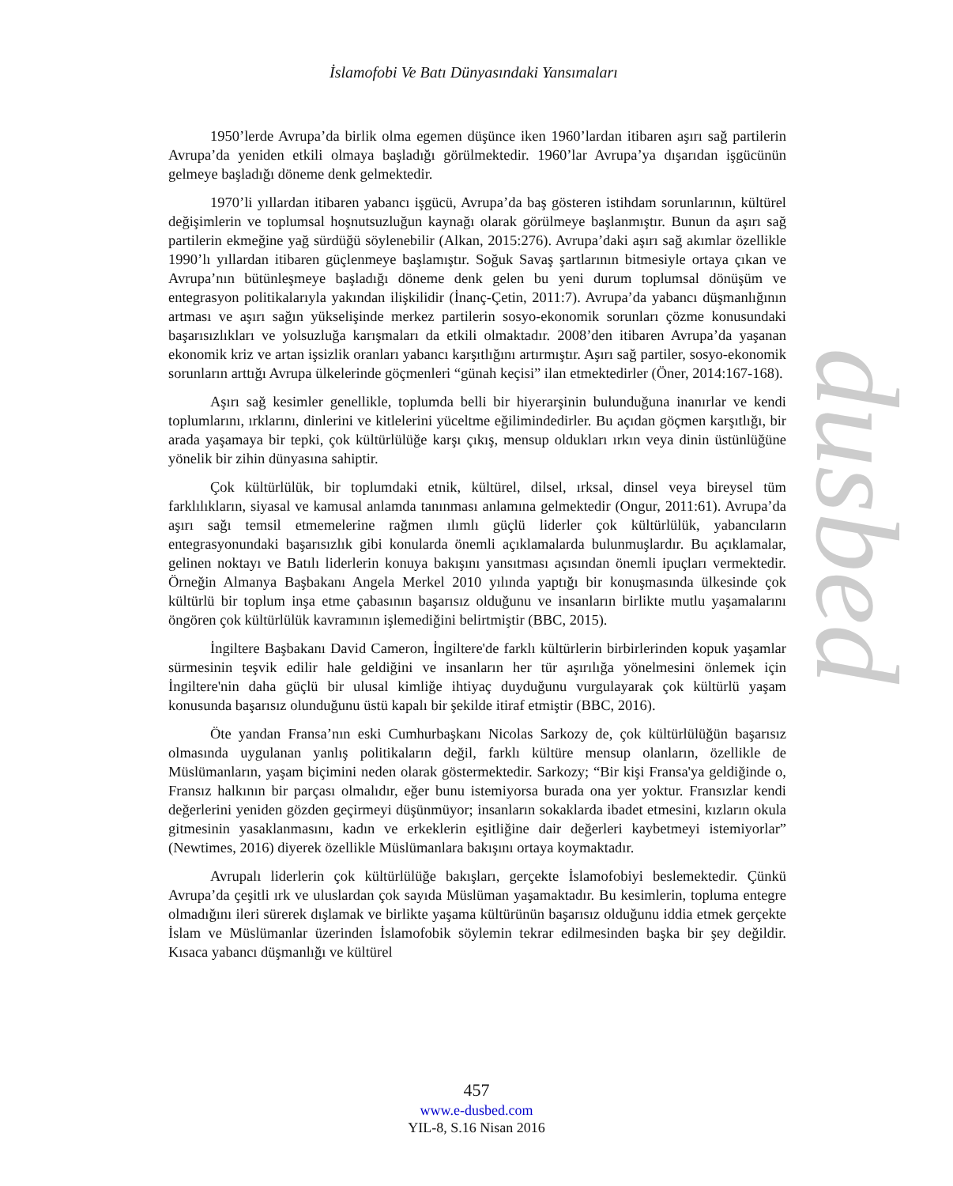dusbed
İslamofobi Ve Batı Dünyasındaki Yansımaları
1950’lerde Avrupa’da birlik olma egemen düşünce iken 1960’lardan itibaren aşırı sağ partilerin Avrupa’da yeniden etkili olmaya başladığı görülmektedir. 1960’lar Avrupa’ya dışarıdan işgücünün gelmeye başladığı döneme denk gelmektedir.
1970’li yıllardan itibaren yabancı işgücü, Avrupa’da baş gösteren istihdam sorunlarının, kültürel değişimlerin ve toplumsal hoşnutsuzluğun kaynağı olarak görülmeye başlanmıştır. Bunun da aşırı sağ partilerin ekmeğine yağ sürdüğü söylenebilir (Alkan, 2015:276). Avrupa’daki aşırı sağ akımlar özellikle 1990’lı yıllardan itibaren güçlenmeye başlamıştır. Soğuk Savaş şartlarının bitmesiyle ortaya çıkan ve Avrupa’nın bütünleşmeye başladığı döneme denk gelen bu yeni durum toplumsal dönüşüm ve entegrasyon politikalarıyla yakından ilişkilidir (İnanç-Çetin, 2011:7). Avrupa’da yabancı düşmanlığının artması ve aşırı sağın yükselişinde merkez partilerin sosyo-ekonomik sorunları çözme konusundaki başarısızlıkları ve yolsuzluğa karışmaları da etkili olmaktadır. 2008’den itibaren Avrupa’da yaşanan ekonomik kriz ve artan işsizlik oranları yabancı karşıtlığını artırmıştır. Aşırı sağ partiler, sosyo-ekonomik sorunların arttığı Avrupa ülkelerinde göçmenleri “günah keçisi” ilan etmektedirler (Öner, 2014:167-168).
Aşırı sağ kesimler genellikle, toplumda belli bir hiyerarşinin bulunduğuna inanırlar ve kendi toplumlarını, ırklarını, dinlerini ve kitlelerini yüceltme eğilimindedirler. Bu açıdan göçmen karşıtlığı, bir arada yaşamaya bir tepki, çok kültürlülüğe karşı çıkış, mensup oldukları ırkın veya dinin üstünlüğüne yönelik bir zihin dünyasına sahiptir.
Çok kültürlülük, bir toplumdaki etnik, kültürel, dilsel, ırksal, dinsel veya bireysel tüm farklılıkların, siyasal ve kamusal anlamda tanınması anlamına gelmektedir (Ongur, 2011:61). Avrupa’da aşırı sağı temsil etmemelerine rağmen ılımlı güçlü liderler çok kültürlülük, yabancıların entegrasyonundaki başarısızlık gibi konularda önemli açıklamalarda bulunmuşlardır. Bu açıklamalar, gelinen noktayı ve Batılı liderlerin konuya bakışını yansıtması açısından önemli ipuçları vermektedir. Örneğin Almanya Başbakanı Angela Merkel 2010 yılında yaptığı bir konuşmasında ülkesinde çok kültürlü bir toplum inşa etme çabasının başarısız olduğunu ve insanların birlikte mutlu yaşamalarını öngören çok kültürlülük kavramının işlemediğini belirtmiştir (BBC, 2015).
İngiltere Başbakanı David Cameron, İngiltere'de farklı kültürlerin birbirlerinden kopuk yaşamlar sürmesinin teşvik edilir hale geldiğini ve insanların her tür aşırılığa yönelmesini önlemek için İngiltere'nin daha güçlü bir ulusal kimliğe ihtiyaç duyduğunu vurgulayarak çok kültürlü yaşam konusunda başarısız olunduğunu üstü kapalı bir şekilde itiraf etmiştir (BBC, 2016).
Öte yandan Fransa’nın eski Cumhurbaşkanı Nicolas Sarkozy de, çok kültürlülüğün başarısız olmasında uygulanan yanlış politikaların değil, farklı kültüre mensup olanların, özellikle de Müslümanların, yaşam biçimini neden olarak göstermektedir. Sarkozy; “Bir kişi Fransa'ya geldiğinde o, Fransız halkının bir parçası olmalıdır, eğer bunu istemiyorsa burada ona yer yoktur. Fransızlar kendi değerlerini yeniden gözden geçirmeyi düşünmüyor; insanların sokaklarda ibadet etmesini, kızların okula gitmesinin yasaklanmasını, kadın ve erkeklerin eşitliğine dair değerleri kaybetmeyi istemiyorlar” (Newtimes, 2016) diyerek özellikle Müslümanlara bakışını ortaya koymaktadır.
Avrupalı liderlerin çok kültürlülüğe bakışları, gerçekte İslamofobiyi beslemektedir. Çünkü Avrupa’da çeşitli ırk ve uluslardan çok sayıda Müslüman yaşamaktadır. Bu kesimlerin, topluma entegre olmadığını ileri sürerek dışlamak ve birlikte yaşama kültürünün başarısız olduğunu iddia etmek gerçekte İslam ve Müslümanlar üzerinden İslamofobik söylemin tekrar edilmesinden başka bir şey değildir. Kısaca yabancı düşmanlığı ve kültürel
457
www.e-dusbed.com
YIL-8, S.16 Nisan 2016